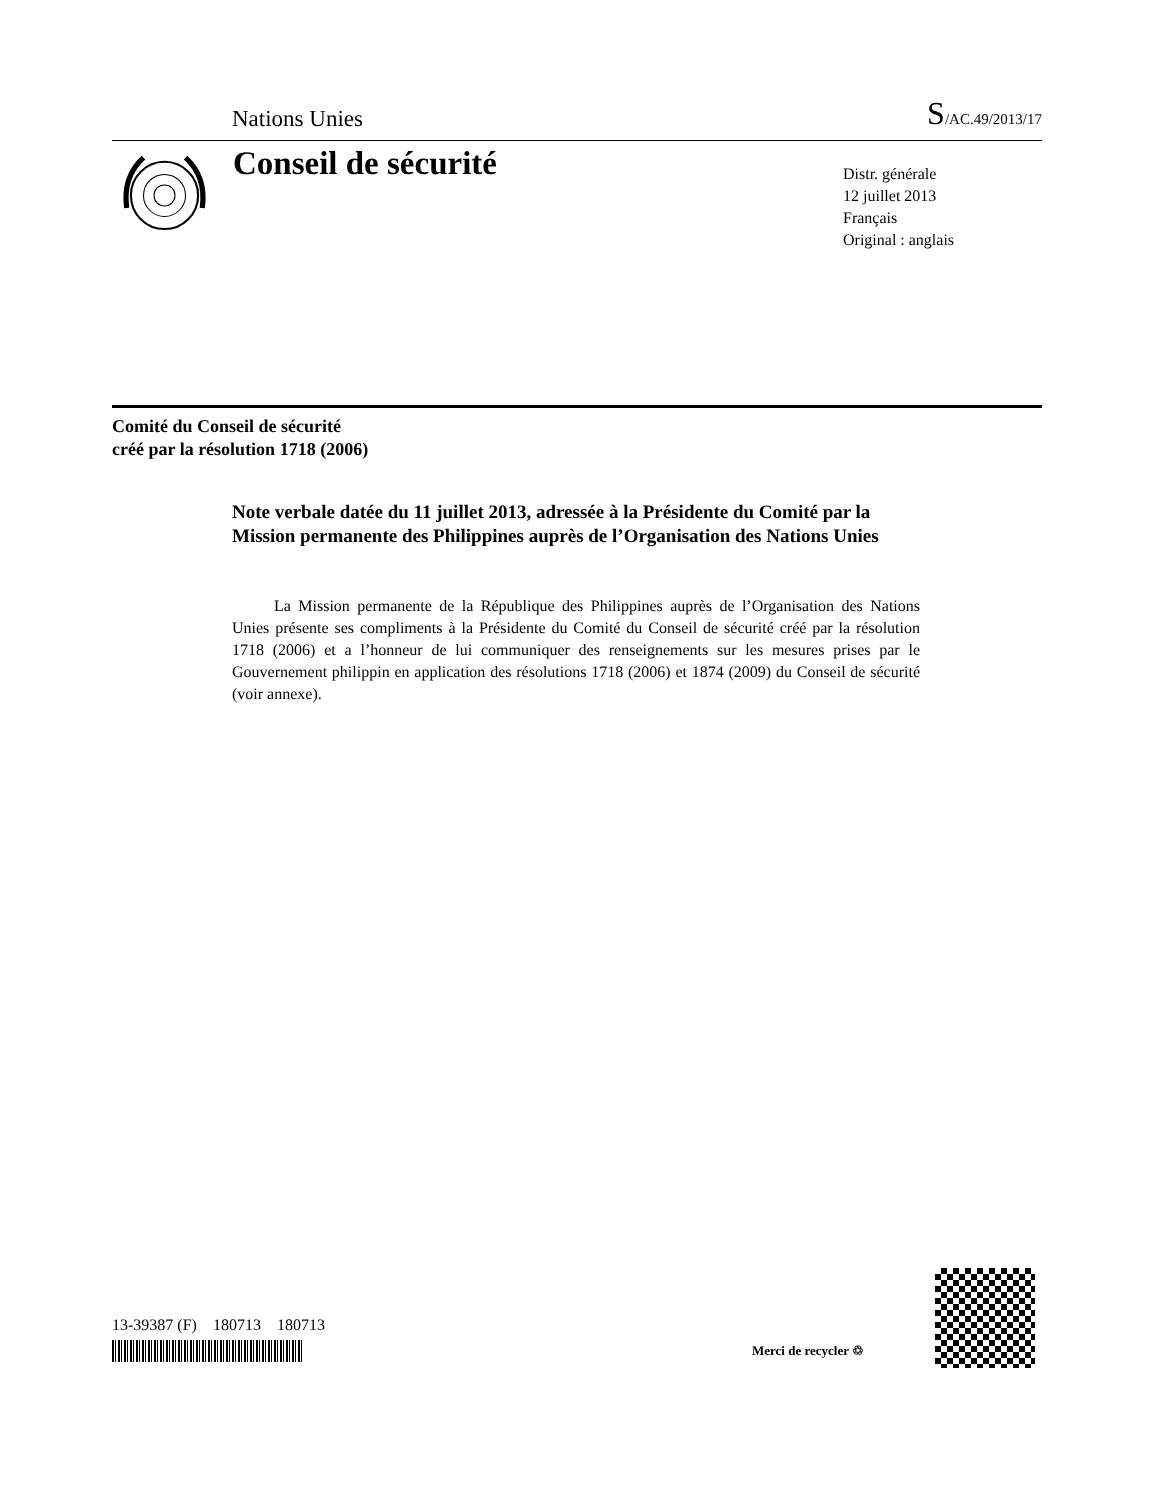Nations Unies S/AC.49/2013/17
Conseil de sécurité
Distr. générale
12 juillet 2013
Français
Original : anglais
Comité du Conseil de sécurité
créé par la résolution 1718 (2006)
Note verbale datée du 11 juillet 2013, adressée à la Présidente du Comité par la Mission permanente des Philippines auprès de l’Organisation des Nations Unies
La Mission permanente de la République des Philippines auprès de l’Organisation des Nations Unies présente ses compliments à la Présidente du Comité du Conseil de sécurité créé par la résolution 1718 (2006) et a l’honneur de lui communiquer des renseignements sur les mesures prises par le Gouvernement philippin en application des résolutions 1718 (2006) et 1874 (2009) du Conseil de sécurité (voir annexe).
13-39387 (F) 180713 180713
Merci de recycler ♲